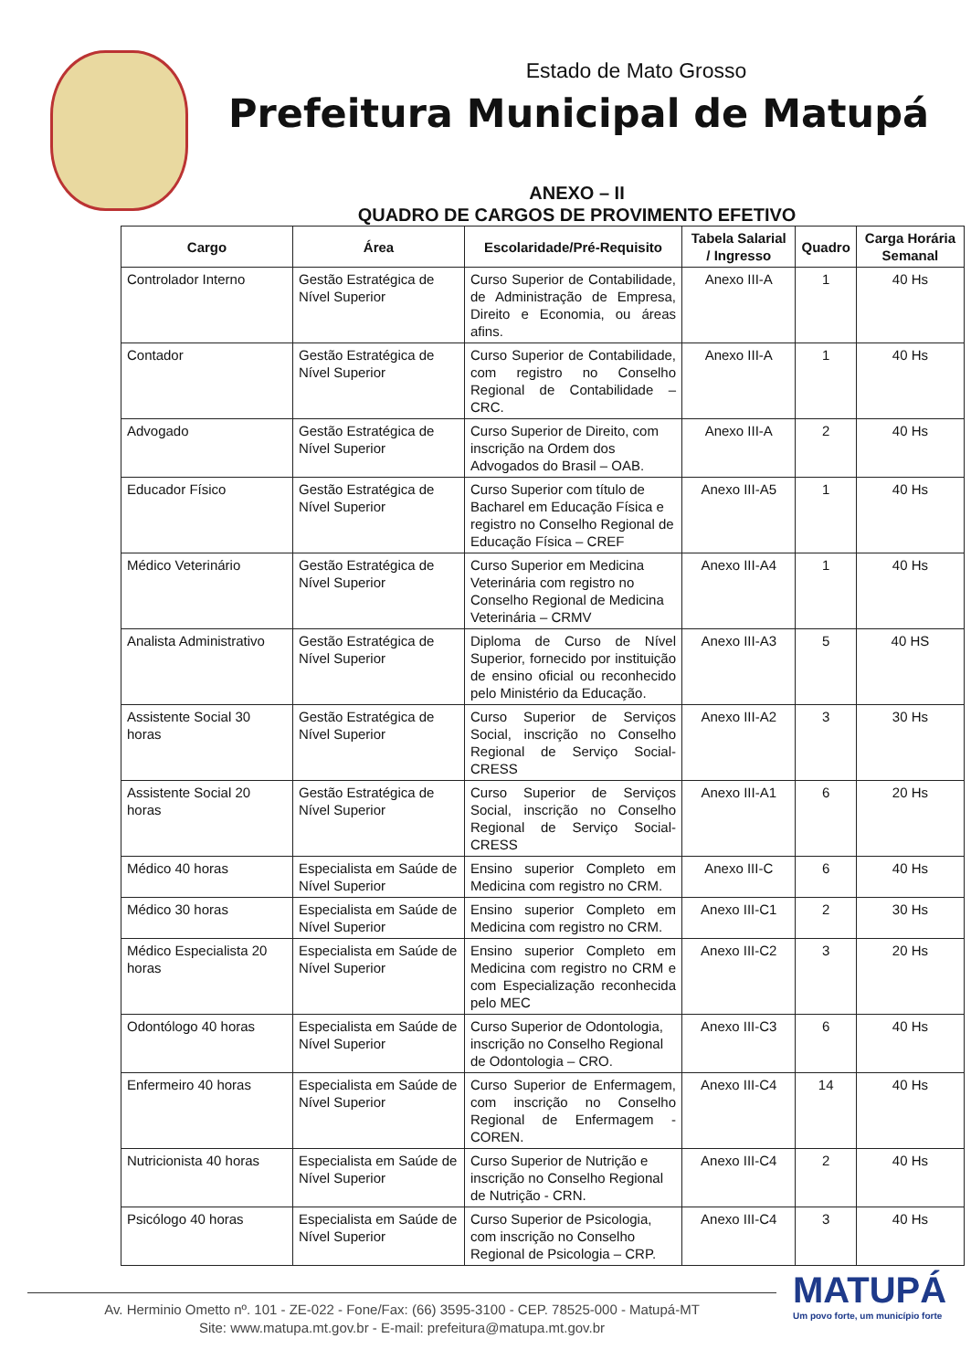Estado de Mato Grosso
Prefeitura Municipal de Matupá
ANEXO – II
QUADRO DE CARGOS DE PROVIMENTO EFETIVO
| Cargo | Área | Escolaridade/Pré-Requisito | Tabela Salarial / Ingresso | Quadro | Carga Horária Semanal |
| --- | --- | --- | --- | --- | --- |
| Controlador Interno | Gestão Estratégica de Nível Superior | Curso Superior de Contabilidade, de Administração de Empresa, Direito e Economia, ou áreas afins. | Anexo III-A | 1 | 40 Hs |
| Contador | Gestão Estratégica de Nível Superior | Curso Superior de Contabilidade, com registro no Conselho Regional de Contabilidade – CRC. | Anexo III-A | 1 | 40 Hs |
| Advogado | Gestão Estratégica de Nível Superior | Curso Superior de Direito, com inscrição na Ordem dos Advogados do Brasil – OAB. | Anexo III-A | 2 | 40 Hs |
| Educador Físico | Gestão Estratégica de Nível Superior | Curso Superior com título de Bacharel em Educação Física e registro no Conselho Regional de Educação Física – CREF | Anexo III-A5 | 1 | 40 Hs |
| Médico Veterinário | Gestão Estratégica de Nível Superior | Curso Superior em Medicina Veterinária com registro no Conselho Regional de Medicina Veterinária – CRMV | Anexo III-A4 | 1 | 40 Hs |
| Analista Administrativo | Gestão Estratégica de Nível Superior | Diploma de Curso de Nível Superior, fornecido por instituição de ensino oficial ou reconhecido pelo Ministério da Educação. | Anexo III-A3 | 5 | 40 HS |
| Assistente Social 30 horas | Gestão Estratégica de Nível Superior | Curso Superior de Serviços Social, inscrição no Conselho Regional de Serviço Social-CRESS | Anexo III-A2 | 3 | 30 Hs |
| Assistente Social 20 horas | Gestão Estratégica de Nível Superior | Curso Superior de Serviços Social, inscrição no Conselho Regional de Serviço Social-CRESS | Anexo III-A1 | 6 | 20 Hs |
| Médico 40 horas | Especialista em Saúde de Nível Superior | Ensino superior Completo em Medicina com registro no CRM. | Anexo III-C | 6 | 40 Hs |
| Médico 30 horas | Especialista em Saúde de Nível Superior | Ensino superior Completo em Medicina com registro no CRM. | Anexo III-C1 | 2 | 30 Hs |
| Médico Especialista 20 horas | Especialista em Saúde de Nível Superior | Ensino superior Completo em Medicina com registro no CRM e com Especialização reconhecida pelo MEC | Anexo III-C2 | 3 | 20 Hs |
| Odontólogo 40 horas | Especialista em Saúde de Nível Superior | Curso Superior de Odontologia, inscrição no Conselho Regional de Odontologia – CRO. | Anexo III-C3 | 6 | 40 Hs |
| Enfermeiro 40 horas | Especialista em Saúde de Nível Superior | Curso Superior de Enfermagem, com inscrição no Conselho Regional de Enfermagem - COREN. | Anexo III-C4 | 14 | 40 Hs |
| Nutricionista 40 horas | Especialista em Saúde de Nível Superior | Curso Superior de Nutrição e inscrição no Conselho Regional de Nutrição - CRN. | Anexo III-C4 | 2 | 40 Hs |
| Psicólogo 40 horas | Especialista em Saúde de Nível Superior | Curso Superior de Psicologia, com inscrição no Conselho Regional de Psicologia – CRP. | Anexo III-C4 | 3 | 40 Hs |
Av. Herminio Ometto nº. 101 - ZE-022 - Fone/Fax: (66) 3595-3100 - CEP. 78525-000 - Matupá-MT
Site: www.matupa.mt.gov.br - E-mail: prefeitura@matupa.mt.gov.br
MATUPÁ
Um povo forte, um município forte